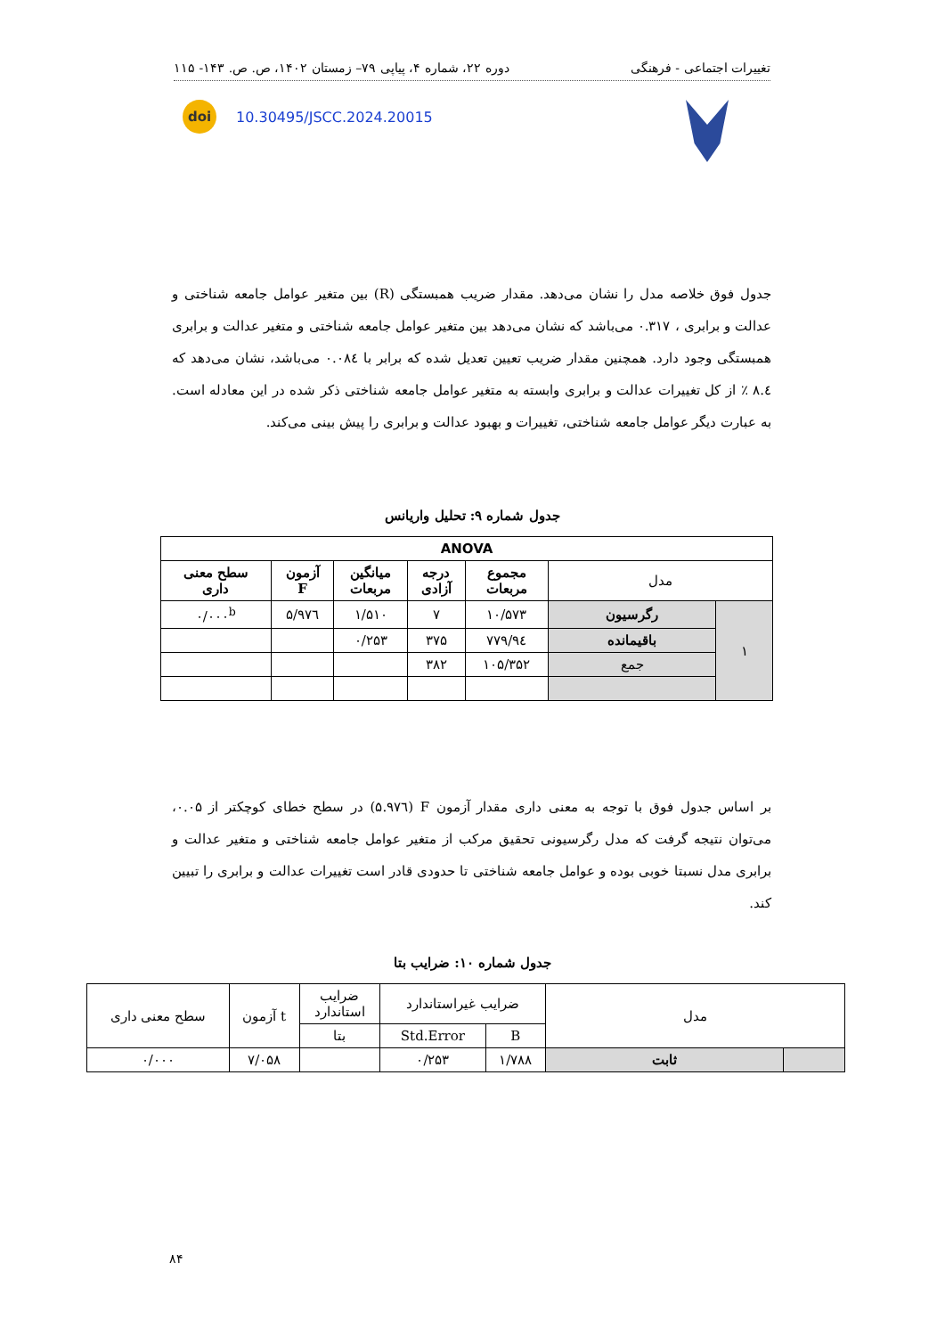تغییرات اجتماعی - فرهنگی دوره ۲۲، شماره ۴، پیاپی ۷۹– زمستان ۱۴۰۲، ص. ص. ۱۴۳- ۱۱۵
doi
10.30495/JSCC.2024.20015
جدول فوق خلاصه مدل را نشان می‌دهد. مقدار ضریب همبستگی (R) بین متغیر عوامل جامعه شناختی و عدالت و برابری ، ۰.۳۱۷ می‌باشد که نشان می‌دهد بین متغیر عوامل جامعه شناختی و متغیر عدالت و برابری همبستگی وجود دارد. همچنین مقدار ضریب تعیین تعدیل شده که برابر با ۰.۰۸٤ می‌باشد، نشان می‌دهد که ۸.٤ ٪ از کل تغییرات عدالت و برابری وابسته به متغیر عوامل جامعه شناختی ذکر شده در این معادله است. به عبارت دیگر عوامل جامعه شناختی، تغییرات و بهبود عدالت و برابری را پیش بینی می‌کند.
جدول شماره ۹: تحلیل واریانس
| ANOVA | | | | | | |
| --- | --- | --- | --- | --- | --- | --- |
| مدل | | مجموع مربعات | درجه آزادی | میانگین مربعات | آزمون F | سطح معنی داری |
| ۱ | رگرسیون | ۱۰/۵۷۳ | ۷ | ۱/۵۱۰ | ۵/۹۷٦ | ۰/۰۰۰<sup>b</sup> |
| | باقیمانده | ۹٤/۷۷۹ | ۳۷۵ | ۰/۲۵۳ | | |
| | جمع | ۱۰۵/۳۵۲ | ۳۸۲ | | | |
بر اساس جدول فوق با توجه به معنی داری مقدار آزمون F (۵.۹۷٦) در سطح خطای کوچکتر از ۰.۰۵، می‌توان نتیجه گرفت که مدل رگرسیونی تحقیق مرکب از متغیر عوامل جامعه شناختی و متغیر عدالت و برابری مدل نسبتا خوبی بوده و عوامل جامعه شناختی تا حدودی قادر است تغییرات عدالت و برابری را تبیین کند.
جدول شماره ۱۰: ضرایب بتا
| مدل | | ضرایب غیراستاندارد | | ضرایب استاندارد | t آزمون | سطح معنی داری |
| --- | --- | --- | --- | --- | --- | --- |
| | | B | Std.Error | بتا | | |
| | ثابت | ۱/۷۸۸ | ۰/۲۵۳ | | ۷/۰۵۸ | ۰/۰۰۰ |
۸۴